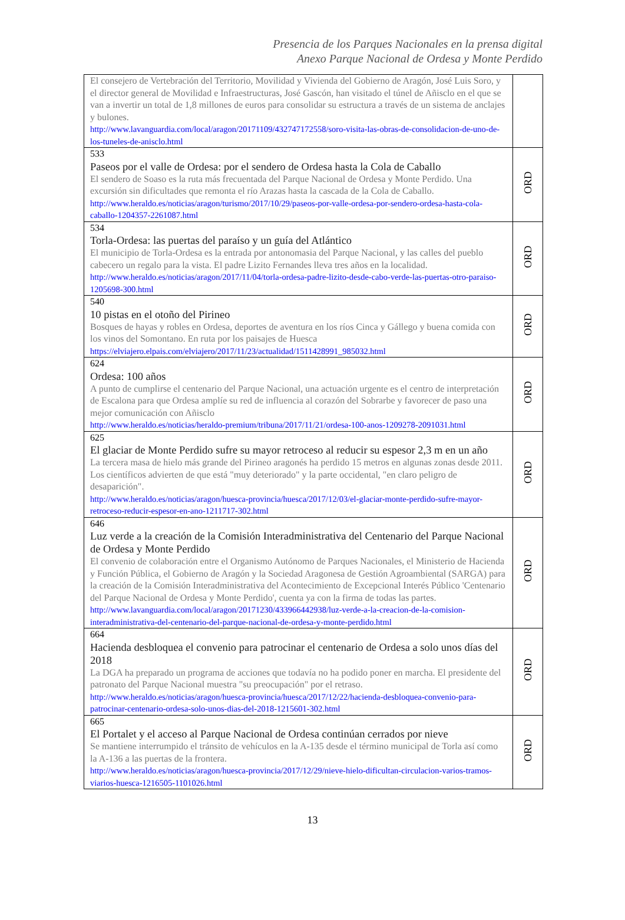Presencia de los Parques Nacionales en la prensa digital
Anexo Parque Nacional de Ordesa y Monte Perdido
| El consejero de Vertebración del Territorio, Movilidad y Vivienda del Gobierno de Aragón, José Luis Soro, y el director general de Movilidad e Infraestructuras, José Gascón, han visitado el túnel de Añisclo en el que se van a invertir un total de 1,8 millones de euros para consolidar su estructura a través de un sistema de anclajes y bulones. http://www.lavanguardia.com/local/aragon/20171109/432747172558/soro-visita-las-obras-de-consolidacion-de-uno-de-los-tuneles-de-anisclo.html | |
| 533 Paseos por el valle de Ordesa: por el sendero de Ordesa hasta la Cola de Caballo El sendero de Soaso es la ruta más frecuentada del Parque Nacional de Ordesa y Monte Perdido. Una excursión sin dificultades que remonta el río Arazas hasta la cascada de la Cola de Caballo. http://www.heraldo.es/noticias/aragon/turismo/2017/10/29/paseos-por-valle-ordesa-por-sendero-ordesa-hasta-cola-caballo-1204357-2261087.html | ORD |
| 534 Torla-Ordesa: las puertas del paraíso y un guía del Atlántico El municipio de Torla-Ordesa es la entrada por antonomasia del Parque Nacional, y las calles del pueblo cabecero un regalo para la vista. El padre Lizito Fernandes lleva tres años en la localidad. http://www.heraldo.es/noticias/aragon/2017/11/04/torla-ordesa-padre-lizito-desde-cabo-verde-las-puertas-otro-paraiso-1205698-300.html | ORD |
| 540 10 pistas en el otoño del Pirineo Bosques de hayas y robles en Ordesa, deportes de aventura en los ríos Cinca y Gállego y buena comida con los vinos del Somontano. En ruta por los paisajes de Huesca https://elviajero.elpais.com/elviajero/2017/11/23/actualidad/1511428991_985032.html | ORD |
| 624 Ordesa: 100 años A punto de cumplirse el centenario del Parque Nacional, una actuación urgente es el centro de interpretación de Escalona para que Ordesa amplíe su red de influencia al corazón del Sobrarbe y favorecer de paso una mejor comunicación con Añisclo http://www.heraldo.es/noticias/heraldo-premium/tribuna/2017/11/21/ordesa-100-anos-1209278-2091031.html | ORD |
| 625 El glaciar de Monte Perdido sufre su mayor retroceso al reducir su espesor 2,3 m en un año La tercera masa de hielo más grande del Pirineo aragonés ha perdido 15 metros en algunas zonas desde 2011. Los científicos advierten de que está "muy deteriorado" y la parte occidental, "en claro peligro de desaparición". http://www.heraldo.es/noticias/aragon/huesca-provincia/huesca/2017/12/03/el-glaciar-monte-perdido-sufre-mayor-retroceso-reducir-espesor-en-ano-1211717-302.html | ORD |
| 646 Luz verde a la creación de la Comisión Interadministrativa del Centenario del Parque Nacional de Ordesa y Monte Perdido El convenio de colaboración entre el Organismo Autónomo de Parques Nacionales, el Ministerio de Hacienda y Función Pública, el Gobierno de Aragón y la Sociedad Aragonesa de Gestión Agroambiental (SARGA) para la creación de la Comisión Interadministrativa del Acontecimiento de Excepcional Interés Público 'Centenario del Parque Nacional de Ordesa y Monte Perdido', cuenta ya con la firma de todas las partes. http://www.lavanguardia.com/local/aragon/20171230/433966442938/luz-verde-a-la-creacion-de-la-comision-interadministrativa-del-centenario-del-parque-nacional-de-ordesa-y-monte-perdido.html | ORD |
| 664 Hacienda desbloquea el convenio para patrocinar el centenario de Ordesa a solo unos días del 2018 La DGA ha preparado un programa de acciones que todavía no ha podido poner en marcha. El presidente del patronato del Parque Nacional muestra "su preocupación" por el retraso. http://www.heraldo.es/noticias/aragon/huesca-provincia/huesca/2017/12/22/hacienda-desbloquea-convenio-para-patrocinar-centenario-ordesa-solo-unos-dias-del-2018-1215601-302.html | ORD |
| 665 El Portalet y el acceso al Parque Nacional de Ordesa continúan cerrados por nieve Se mantiene interrumpido el tránsito de vehículos en la A-135 desde el término municipal de Torla así como la A-136 a las puertas de la frontera. http://www.heraldo.es/noticias/aragon/huesca-provincia/2017/12/29/nieve-hielo-dificultan-circulacion-varios-tramos-viarios-huesca-1216505-1101026.html | ORD |
13